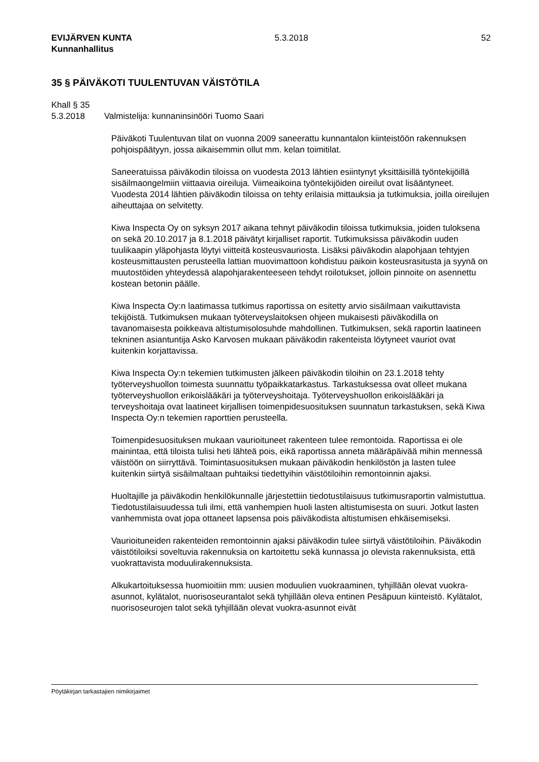EVIJÄRVEN KUNTA
Kunnanhallitus
5.3.2018 52
35 § PÄIVÄKOTI TUULENTUVAN VÄISTÖTILA
Khall § 35
5.3.2018 Valmistelija: kunnaninsinööri Tuomo Saari
Päiväkoti Tuulentuvan tilat on vuonna 2009 saneerattu kunnantalon kiinteistöön rakennuksen pohjoispäätyyn, jossa aikaisemmin ollut mm. kelan toimitilat.
Saneeratuissa päiväkodin tiloissa on vuodesta 2013 lähtien esiintynyt yksittäisillä työntekijöillä sisäilmaongelmiin viittaavia oireiluja. Viimeaikoina työntekijöiden oireilut ovat lisääntyneet. Vuodesta 2014 lähtien päiväkodin tiloissa on tehty erilaisia mittauksia ja tutkimuksia, joilla oireilujen aiheuttajaa on selvitetty.
Kiwa Inspecta Oy on syksyn 2017 aikana tehnyt päiväkodin tiloissa tutkimuksia, joiden tuloksena on sekä 20.10.2017 ja 8.1.2018 päivätyt kirjalliset raportit. Tutkimuksissa päiväkodin uuden tuulikaapin yläpohjasta löytyi viitteitä kosteusvauriosta. Lisäksi päiväkodin alapohjaan tehtyjen kosteusmittausten perusteella lattian muovimattoon kohdistuu paikoin kosteusrasitusta ja syynä on muutostöiden yhteydessä alapohjarakenteeseen tehdyt roilotukset, jolloin pinnoite on asennettu kostean betonin päälle.
Kiwa Inspecta Oy:n laatimassa tutkimus raportissa on esitetty arvio sisäilmaan vaikuttavista tekijöistä. Tutkimuksen mukaan työterveyslaitoksen ohjeen mukaisesti päiväkodilla on tavanomaisesta poikkeava altistumisolosuhde mahdollinen. Tutkimuksen, sekä raportin laatineen tekninen asiantuntija Asko Karvosen mukaan päiväkodin rakenteista löytyneet vauriot ovat kuitenkin korjattavissa.
Kiwa Inspecta Oy:n tekemien tutkimusten jälkeen päiväkodin tiloihin on 23.1.2018 tehty työterveyshuollon toimesta suunnattu työpaikkatarkastus. Tarkastuksessa ovat olleet mukana työterveyshuollon erikoislääkäri ja työterveyshoitaja. Työterveyshuollon erikoislääkäri ja terveyshoitaja ovat laatineet kirjallisen toimenpidesuosituksen suunnatun tarkastuksen, sekä Kiwa Inspecta Oy:n tekemien raporttien perusteella.
Toimenpidesuosituksen mukaan vaurioituneet rakenteen tulee remontoida. Raportissa ei ole mainintaa, että tiloista tulisi heti lähteä pois, eikä raportissa anneta määräpäivää mihin mennessä väistöön on siirryttävä. Toimintasuosituksen mukaan päiväkodin henkilöstön ja lasten tulee kuitenkin siirtyä sisäilmaltaan puhtaiksi tiedettyihin väistötiloihin remontoinnin ajaksi.
Huoltajille ja päiväkodin henkilökunnalle järjestettiin tiedotustilaisuus tutkimusraportin valmistuttua. Tiedotustilaisuudessa tuli ilmi, että vanhempien huoli lasten altistumisesta on suuri. Jotkut lasten vanhemmista ovat jopa ottaneet lapsensa pois päiväkodista altistumisen ehkäisemiseksi.
Vaurioituneiden rakenteiden remontoinnin ajaksi päiväkodin tulee siirtyä väistötiloihin. Päiväkodin väistötiloiksi soveltuvia rakennuksia on kartoitettu sekä kunnassa jo olevista rakennuksista, että vuokrattavista moduulirakennuksista.
Alkukartoituksessa huomioitiin mm: uusien moduulien vuokraaminen, tyhjillään olevat vuokra-asunnot, kylätalot, nuorisoseurantalot sekä tyhjillään oleva entinen Pesäpuun kiinteistö. Kylätalot, nuorisoseurojen talot sekä tyhjillään olevat vuokra-asunnot eivät
Pöytäkirjan tarkastajien nimikirjaimet